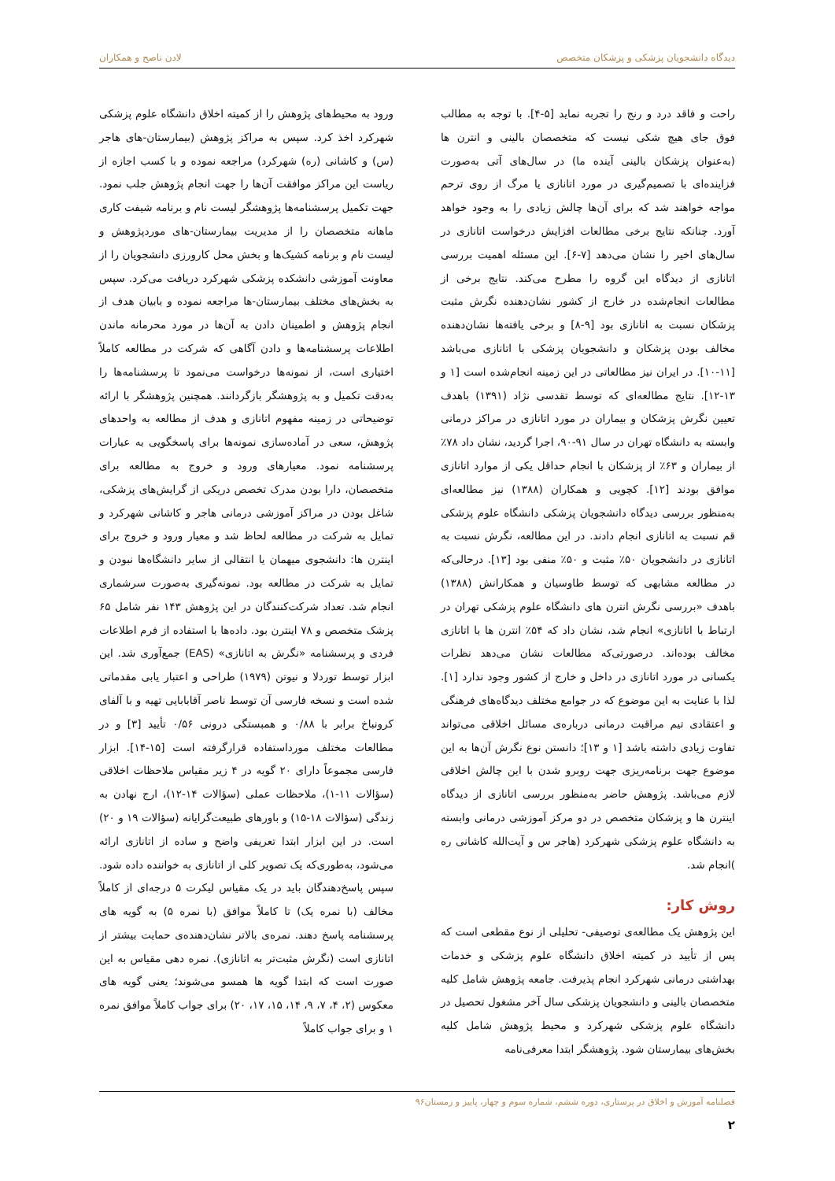دیدگاه دانشجویان پزشکی و پزشکان متخصص لادن ناصح و همکاران
راحت و فاقد درد و رنج را تجربه نماید [۵-۴]. با توجه به مطالب فوق جای هیچ شکی نیست که متخصصان بالینی و انترن ها (به‌عنوان پزشکان بالینی آینده ما) در سال‌های آتی به‌صورت فزاینده‌ای با تصمیم‌گیری در مورد اتانازی یا مرگ از روی ترحم مواجه خواهند شد که برای آن‌ها چالش زیادی را به وجود خواهد آورد. چنانکه نتایج برخی مطالعات افزایش درخواست اتانازی در سال‌های اخیر را نشان می‌دهد [۷-۶]. این مسئله اهمیت بررسی اتانازی از دیدگاه این گروه را مطرح می‌کند. نتایج برخی از مطالعات انجام‌شده در خارج از کشور نشان‌دهنده نگرش مثبت پزشکان نسبت به اتانازی بود [۹-۸] و برخی یافته‌ها نشان‌دهنده مخالف بودن پزشکان و دانشجویان پزشکی با اتانازی می‌باشد [۱۱-۱۰]. در ایران نیز مطالعاتی در این زمینه انجام‌شده است [۱ و ۱۳-۱۲]. نتایج مطالعه‌ای که توسط تقدسی نژاد (۱۳۹۱) باهدف تعیین نگرش پزشکان و بیماران در مورد اتانازی در مراکز درمانی وابسته به دانشگاه تهران در سال ۹۱-۹۰، اجرا گردید، نشان داد ۷۸٪ از بیماران و ۶۳٪ از پزشکان با انجام حداقل یکی از موارد اتانازی موافق بودند [۱۲]. کچویی و همکاران (۱۳۸۸) نیز مطالعه‌ای به‌منظور بررسی دیدگاه دانشجویان پزشکی دانشگاه علوم پزشکی قم نسبت به اتانازی انجام دادند. در این مطالعه، نگرش نسبت به اتانازی در دانشجویان ۵۰٪ مثبت و ۵۰٪ منفی بود [۱۳]. درحالی‌که در مطالعه مشابهی که توسط طاوسیان و همکارانش (۱۳۸۸) باهدف «بررسی نگرش انترن های دانشگاه علوم پزشکی تهران در ارتباط با اتانازی» انجام شد، نشان داد که ۵۴٪ انترن ها با اتانازی مخالف بوده‌اند. درصورتی‌که مطالعات نشان می‌دهد نظرات یکسانی در مورد اتانازی در داخل و خارج از کشور وجود ندارد [۱]. لذا با عنایت به این موضوع که در جوامع مختلف دیدگاه‌های فرهنگی و اعتقادی تیم مراقبت درمانی درباره‌ی مسائل اخلاقی می‌تواند تفاوت زیادی داشته باشد [۱ و ۱۳]؛ دانستن نوع نگرش آن‌ها به این موضوع جهت برنامه‌ریزی جهت روبرو شدن با این چالش اخلاقی لازم می‌باشد. پژوهش حاضر به‌منظور بررسی اتانازی از دیدگاه اینترن ها و پزشکان متخصص در دو مرکز آموزشی درمانی وابسته به دانشگاه علوم پزشکی شهرکرد (هاجر س و آیت‌الله کاشانی ره )انجام شد.
روش کار:
این پژوهش یک مطالعه‌ی توصیفی- تحلیلی از نوع مقطعی است که پس از تأیید در کمیته اخلاق دانشگاه علوم پزشکی و خدمات بهداشتی درمانی شهرکرد انجام پذیرفت. جامعه پژوهش شامل کلیه متخصصان بالینی و دانشجویان پزشکی سال آخر مشغول تحصیل در دانشگاه علوم پزشکی شهرکرد و محیط پژوهش شامل کلیه بخش‌های بیمارستان شود. پژوهشگر ابتدا معرفی‌نامه
ورود به محیط‌های پژوهش را از کمیته اخلاق دانشگاه علوم پزشکی شهرکرد اخذ کرد. سپس به مراکز پژوهش (بیمارستان-های هاجر (س) و کاشانی (ره) شهرکرد) مراجعه نموده و با کسب اجازه از ریاست این مراکز موافقت آن‌ها را جهت انجام پژوهش جلب نمود. جهت تکمیل پرسشنامه‌ها پژوهشگر لیست نام و برنامه شیفت کاری ماهانه متخصصان را از مدیریت بیمارستان-های موردپژوهش و لیست نام و برنامه کشیک‌ها و بخش محل کارورزی دانشجویان را از معاونت آموزشی دانشکده پزشکی شهرکرد دریافت می‌کرد. سپس به بخش‌های مختلف بیمارستان-ها مراجعه نموده و بابیان هدف از انجام پژوهش و اطمینان دادن به آن‌ها در مورد محرمانه ماندن اطلاعات پرسشنامه‌ها و دادن آگاهی که شرکت در مطالعه کاملاً اختیاری است، از نمونه‌ها درخواست می‌نمود تا پرسشنامه‌ها را به‌دقت تکمیل و به پژوهشگر بازگردانند. همچنین پژوهشگر با ارائه توضیحاتی در زمینه مفهوم اتانازی و هدف از مطالعه به واحدهای پژوهش، سعی در آماده‌سازی نمونه‌ها برای پاسخگویی به عبارات پرسشنامه نمود. معیارهای ورود و خروج به مطالعه برای متخصصان، دارا بودن مدرک تخصص دریکی از گرایش‌های پزشکی، شاغل بودن در مراکز آموزشی درمانی هاجر و کاشانی شهرکرد و تمایل به شرکت در مطالعه لحاظ شد و معیار ورود و خروج برای اینترن ها: دانشجوی میهمان یا انتقالی از سایر دانشگاه‌ها نبودن و تمایل به شرکت در مطالعه بود. نمونه‌گیری به‌صورت سرشماری انجام شد. تعداد شرکت‌کنندگان در این پژوهش ۱۴۳ نفر شامل ۶۵ پزشک متخصص و ۷۸ اینترن بود. داده‌ها با استفاده از فرم اطلاعات فردی و پرسشنامه «نگرش به اتانازی» (EAS) جمع‌آوری شد. این ابزار توسط توردلا و نیوتن (۱۹۷۹) طراحی و اعتبار یابی مقدماتی شده است و نسخه فارسی آن توسط ناصر آقابابایی تهیه و با آلفای کرونباخ برابر با ۰/۸۸ و همبستگی درونی ۰/۵۶ تأیید [۳] و در مطالعات مختلف مورداستفاده قرارگرفته است [۱۵-۱۴]. ابزار فارسی مجموعاً دارای ۲۰ گویه در ۴ زیر مقیاس ملاحظات اخلاقی (سؤالات ۱۱-۱)، ملاحظات عملی (سؤالات ۱۴-۱۲)، ارج نهادن به زندگی (سؤالات ۱۸-۱۵) و باورهای طبیعت‌گرایانه (سؤالات ۱۹ و ۲۰) است. در این ابزار ابتدا تعریفی واضح و ساده از اتانازی ارائه می‌شود، به‌طوری‌که یک تصویر کلی از اتانازی به خواننده داده شود. سپس پاسخ‌دهندگان باید در یک مقیاس لیکرت ۵ درجه‌ای از کاملاً مخالف (با نمره یک) تا کاملاً موافق (با نمره ۵) به گویه های پرسشنامه پاسخ دهند. نمره‌ی بالاتر نشان‌دهنده‌ی حمایت بیشتر از اتانازی است (نگرش مثبت‌تر به اتانازی). نمره دهی مقیاس به این صورت است که ابتدا گویه ها همسو می‌شوند؛ یعنی گویه های معکوس (۲، ۴، ۷، ۹، ۱۴، ۱۵، ۱۷، ۲۰) برای جواب کاملاً موافق نمره ۱ و برای جواب کاملاً
فصلنامه آموزش و اخلاق در پرستاری، دوره ششم، شماره سوم و چهار، پاییز و زمستان۹۶
۲